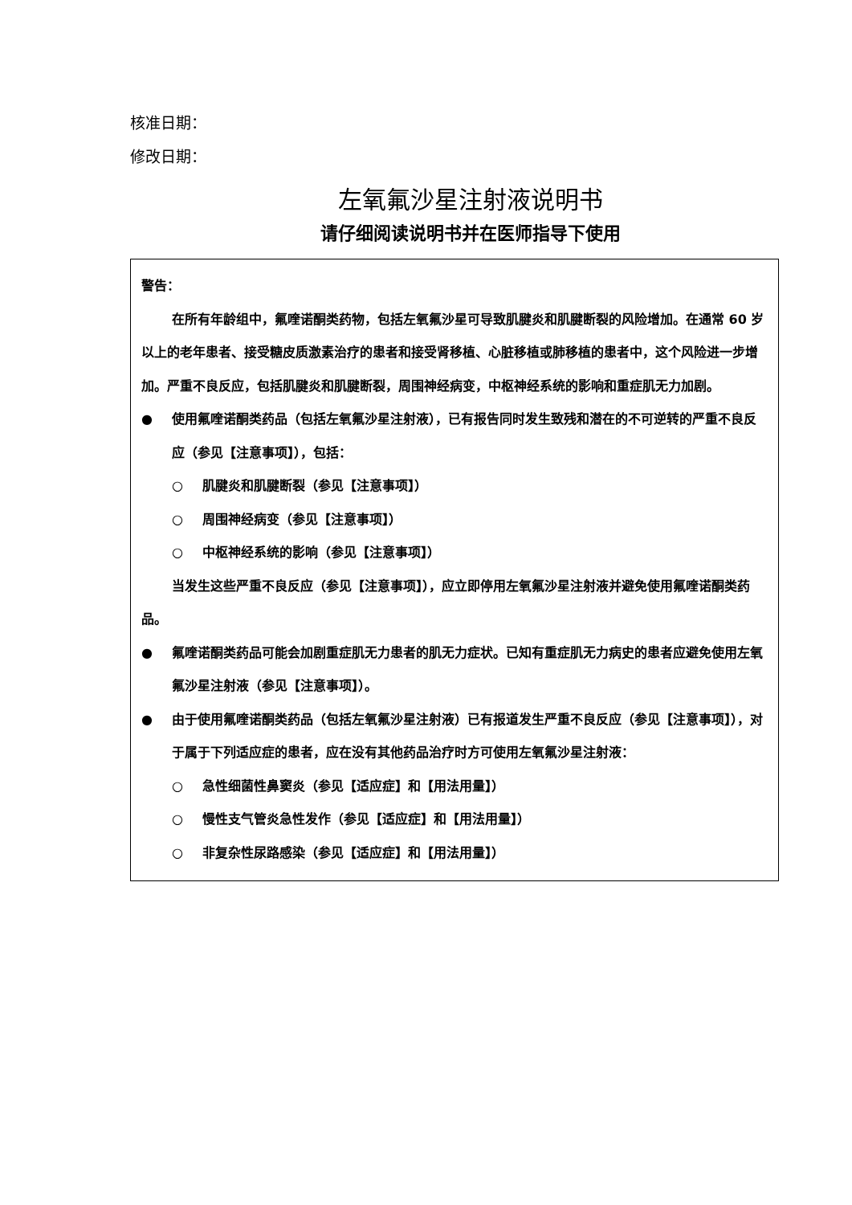核准日期：
修改日期：
左氧氟沙星注射液说明书
请仔细阅读说明书并在医师指导下使用
警告：
在所有年龄组中，氟喹诺酮类药物，包括左氧氟沙星可导致肌腱炎和肌腱断裂的风险增加。在通常 60 岁以上的老年患者、接受糖皮质激素治疗的患者和接受肾移植、心脏移植或肺移植的患者中，这个风险进一步增加。严重不良反应，包括肌腱炎和肌腱断裂，周围神经病变，中枢神经系统的影响和重症肌无力加剧。
● 使用氟喹诺酮类药品（包括左氧氟沙星注射液），已有报告同时发生致残和潜在的不可逆转的严重不良反应（参见【注意事项】），包括：
○ 肌腱炎和肌腱断裂（参见【注意事项】）
○ 周围神经病变（参见【注意事项】）
○ 中枢神经系统的影响（参见【注意事项】）
当发生这些严重不良反应（参见【注意事项】），应立即停用左氧氟沙星注射液并避免使用氟喹诺酮类药品。
● 氟喹诺酮类药品可能会加剧重症肌无力患者的肌无力症状。已知有重症肌无力病史的患者应避免使用左氧氟沙星注射液（参见【注意事项】）。
● 由于使用氟喹诺酮类药品（包括左氧氟沙星注射液）已有报道发生严重不良反应（参见【注意事项】），对于属于下列适应症的患者，应在没有其他药品治疗时方可使用左氧氟沙星注射液：
○ 急性细菌性鼻窦炎（参见【适应症】和【用法用量】）
○ 慢性支气管炎急性发作（参见【适应症】和【用法用量】）
○ 非复杂性尿路感染（参见【适应症】和【用法用量】）